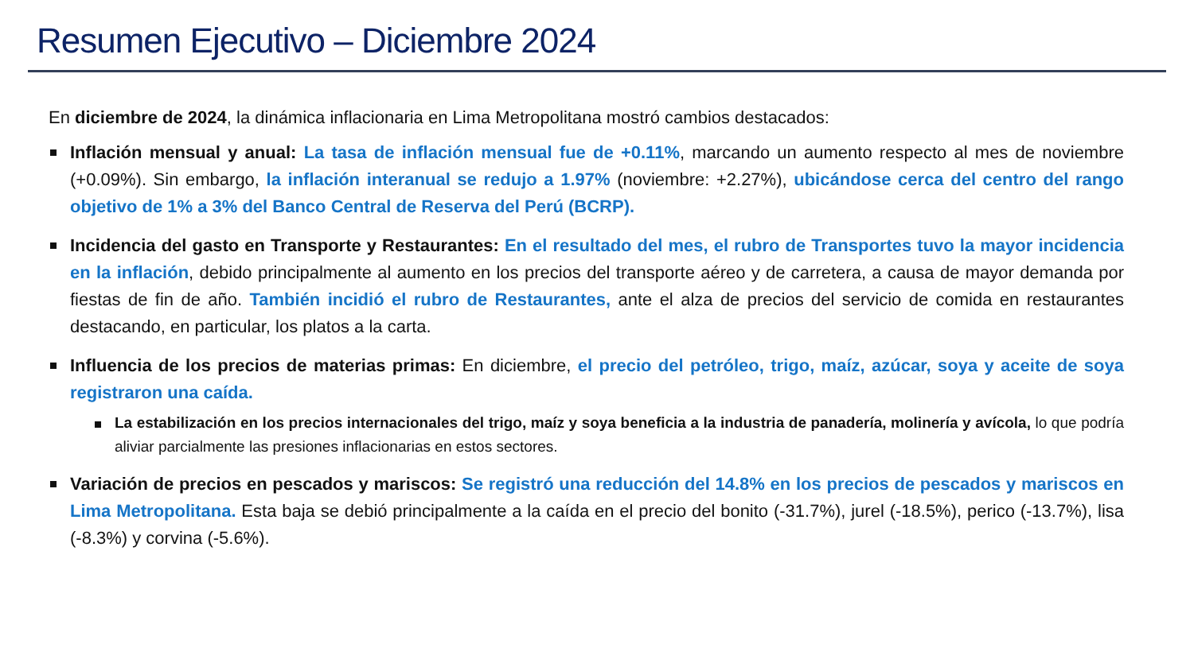Resumen Ejecutivo – Diciembre 2024
En diciembre de 2024, la dinámica inflacionaria en Lima Metropolitana mostró cambios destacados:
Inflación mensual y anual: La tasa de inflación mensual fue de +0.11%, marcando un aumento respecto al mes de noviembre (+0.09%). Sin embargo, la inflación interanual se redujo a 1.97% (noviembre: +2.27%), ubicándose cerca del centro del rango objetivo de 1% a 3% del Banco Central de Reserva del Perú (BCRP).
Incidencia del gasto en Transporte y Restaurantes: En el resultado del mes, el rubro de Transportes tuvo la mayor incidencia en la inflación, debido principalmente al aumento en los precios del transporte aéreo y de carretera, a causa de mayor demanda por fiestas de fin de año. También incidió el rubro de Restaurantes, ante el alza de precios del servicio de comida en restaurantes destacando, en particular, los platos a la carta.
Influencia de los precios de materias primas: En diciembre, el precio del petróleo, trigo, maíz, azúcar, soya y aceite de soya registraron una caída.
La estabilización en los precios internacionales del trigo, maíz y soya beneficia a la industria de panadería, molinería y avícola, lo que podría aliviar parcialmente las presiones inflacionarias en estos sectores.
Variación de precios en pescados y mariscos: Se registró una reducción del 14.8% en los precios de pescados y mariscos en Lima Metropolitana. Esta baja se debió principalmente a la caída en el precio del bonito (-31.7%), jurel (-18.5%), perico (-13.7%), lisa (-8.3%) y corvina (-5.6%).